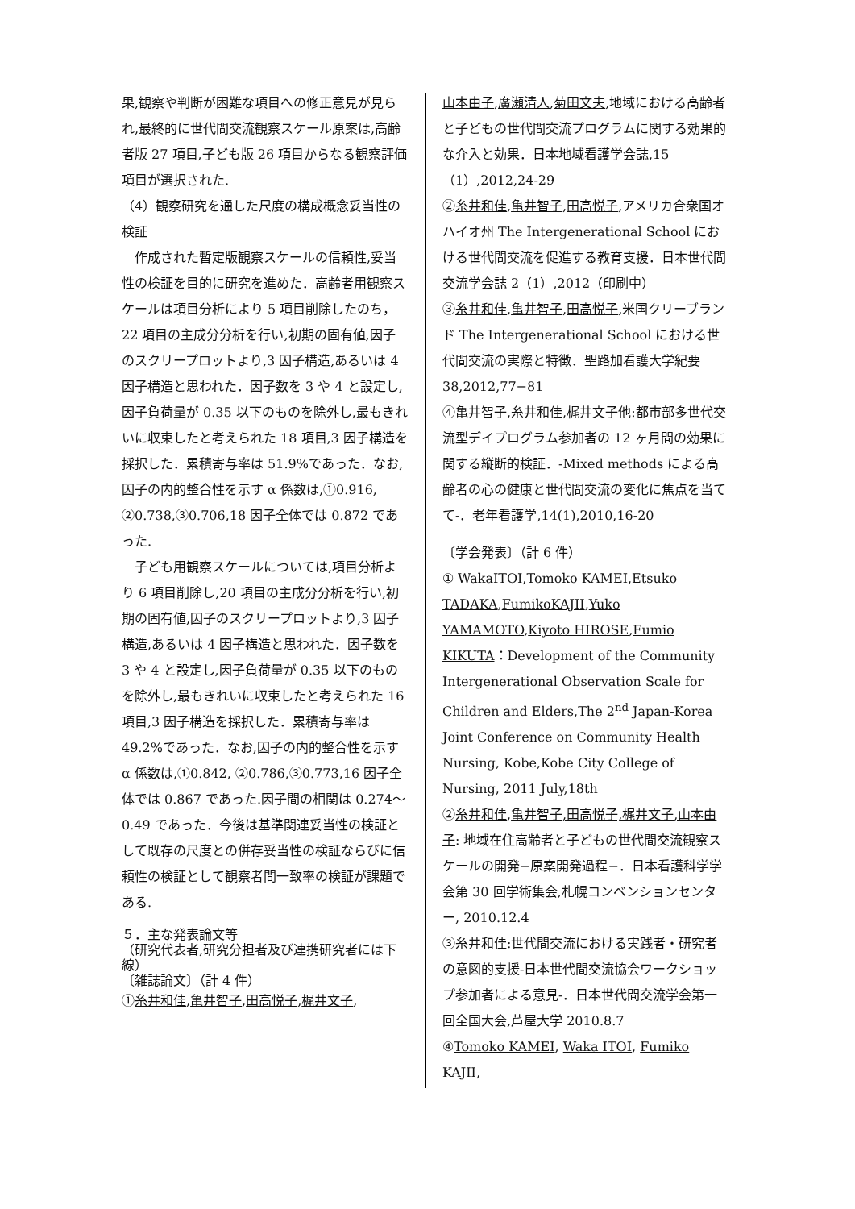果,観察や判断が困難な項目への修正意見が見られ,最終的に世代間交流観察スケール原案は,高齢者版 27 項目,子ども版 26 項目からなる観察評価項目が選択された.
（4）観察研究を通した尺度の構成概念妥当性の検証
作成された暫定版観察スケールの信頼性,妥当性の検証を目的に研究を進めた．高齢者用観察スケールは項目分析により 5 項目削除したのち，22 項目の主成分分析を行い,初期の固有値,因子のスクリープロットより,3 因子構造,あるいは 4 因子構造と思われた．因子数を 3 や 4 と設定し,因子負荷量が 0.35 以下のものを除外し,最もきれいに収束したと考えられた 18 項目,3 因子構造を採択した．累積寄与率は 51.9%であった．なお,因子の内的整合性を示す α 係数は,①0.916, ②0.738,③0.706,18 因子全体では 0.872 であった.
子ども用観察スケールについては,項目分析より 6 項目削除し,20 項目の主成分分析を行い,初期の固有値,因子のスクリープロットより,3 因子構造,あるいは 4 因子構造と思われた．因子数を 3 や 4 と設定し,因子負荷量が 0.35 以下のものを除外し,最もきれいに収束したと考えられた 16 項目,3 因子構造を採択した．累積寄与率は 49.2%であった．なお,因子の内的整合性を示す α 係数は,①0.842, ②0.786,③0.773,16 因子全体では 0.867 であった.因子間の相関は 0.274〜0.49 であった．今後は基準関連妥当性の検証として既存の尺度との併存妥当性の検証ならびに信頼性の検証として観察者間一致率の検証が課題である.
５．主な発表論文等
（研究代表者,研究分担者及び連携研究者には下線）
〔雑誌論文〕（計 4 件）
①糸井和佳,亀井智子,田高悦子,梶井文子,
山本由子,廣瀬清人,菊田文夫,地域における高齢者と子どもの世代間交流プログラムに関する効果的な介入と効果．日本地域看護学会誌,15（1）,2012,24-29
②糸井和佳,亀井智子,田高悦子,アメリカ合衆国オハイオ州 The Intergenerational School における世代間交流を促進する教育支援．日本世代間交流学会誌 2（1）,2012（印刷中）
③糸井和佳,亀井智子,田高悦子,米国クリーブランド The Intergenerational School における世代間交流の実際と特徴．聖路加看護大学紀要 38,2012,77−81
④亀井智子,糸井和佳,梶井文子他:都市部多世代交流型デイプログラム参加者の 12 ヶ月間の効果に関する縦断的検証．-Mixed methods による高齢者の心の健康と世代間交流の変化に焦点を当てて-．老年看護学,14(1),2010,16-20
〔学会発表〕（計 6 件）
① WakaITOI,Tomoko KAMEI,Etsuko TADAKA,FumikoKAJII,Yuko YAMAMOTO,Kiyoto HIROSE,Fumio KIKUTA：Development of the Community Intergenerational Observation Scale for Children and Elders,The 2<sup>nd</sup> Japan-Korea Joint Conference on Community Health Nursing, Kobe,Kobe City College of Nursing, 2011 July,18th
②糸井和佳,亀井智子,田高悦子,梶井文子,山本由子: 地域在住高齢者と子どもの世代間交流観察スケールの開発−原案開発過程−．日本看護科学学会第 30 回学術集会,札幌コンベンションセンター, 2010.12.4
③糸井和佳:世代間交流における実践者・研究者の意図的支援-日本世代間交流協会ワークショップ参加者による意見-．日本世代間交流学会第一回全国大会,芦屋大学 2010.8.7
④Tomoko KAMEI, Waka ITOI, Fumiko KAJII,